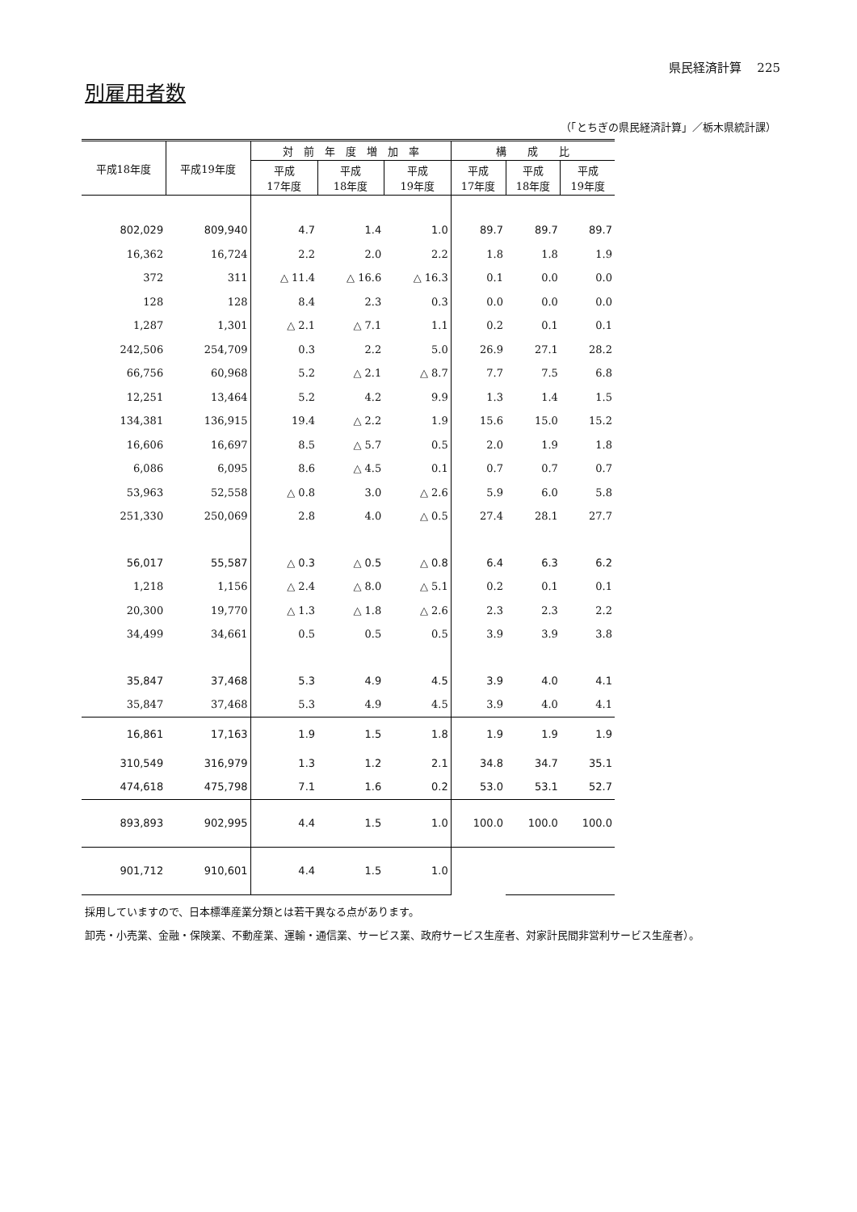県民経済計算　 225
別雇用者数
（「とちぎの県民経済計算」／栃木県統計課）
| 平成18年度 | 平成19年度 | 対 前 年 度 増 加 率 | | | 構 成 比 | | |
| --- | --- | --- | --- | --- | --- | --- | --- |
| | | 平成 17年度 | 平成 18年度 | 平成 19年度 | 平成 17年度 | 平成 18年度 | 平成 19年度 |
| 802,029 | 809,940 | 4.7 | 1.4 | 1.0 | 89.7 | 89.7 | 89.7 |
| 16,362 | 16,724 | 2.2 | 2.0 | 2.2 | 1.8 | 1.8 | 1.9 |
| 372 | 311 | △ 11.4 | △ 16.6 | △ 16.3 | 0.1 | 0.0 | 0.0 |
| 128 | 128 | 8.4 | 2.3 | 0.3 | 0.0 | 0.0 | 0.0 |
| 1,287 | 1,301 | △ 2.1 | △ 7.1 | 1.1 | 0.2 | 0.1 | 0.1 |
| 242,506 | 254,709 | 0.3 | 2.2 | 5.0 | 26.9 | 27.1 | 28.2 |
| 66,756 | 60,968 | 5.2 | △ 2.1 | △ 8.7 | 7.7 | 7.5 | 6.8 |
| 12,251 | 13,464 | 5.2 | 4.2 | 9.9 | 1.3 | 1.4 | 1.5 |
| 134,381 | 136,915 | 19.4 | △ 2.2 | 1.9 | 15.6 | 15.0 | 15.2 |
| 16,606 | 16,697 | 8.5 | △ 5.7 | 0.5 | 2.0 | 1.9 | 1.8 |
| 6,086 | 6,095 | 8.6 | △ 4.5 | 0.1 | 0.7 | 0.7 | 0.7 |
| 53,963 | 52,558 | △ 0.8 | 3.0 | △ 2.6 | 5.9 | 6.0 | 5.8 |
| 251,330 | 250,069 | 2.8 | 4.0 | △ 0.5 | 27.4 | 28.1 | 27.7 |
| 56,017 | 55,587 | △ 0.3 | △ 0.5 | △ 0.8 | 6.4 | 6.3 | 6.2 |
| 1,218 | 1,156 | △ 2.4 | △ 8.0 | △ 5.1 | 0.2 | 0.1 | 0.1 |
| 20,300 | 19,770 | △ 1.3 | △ 1.8 | △ 2.6 | 2.3 | 2.3 | 2.2 |
| 34,499 | 34,661 | 0.5 | 0.5 | 0.5 | 3.9 | 3.9 | 3.8 |
| 35,847 | 37,468 | 5.3 | 4.9 | 4.5 | 3.9 | 4.0 | 4.1 |
| 35,847 | 37,468 | 5.3 | 4.9 | 4.5 | 3.9 | 4.0 | 4.1 |
| 16,861 | 17,163 | 1.9 | 1.5 | 1.8 | 1.9 | 1.9 | 1.9 |
| 310,549 | 316,979 | 1.3 | 1.2 | 2.1 | 34.8 | 34.7 | 35.1 |
| 474,618 | 475,798 | 7.1 | 1.6 | 0.2 | 53.0 | 53.1 | 52.7 |
| 893,893 | 902,995 | 4.4 | 1.5 | 1.0 | 100.0 | 100.0 | 100.0 |
| 901,712 | 910,601 | 4.4 | 1.5 | 1.0 | | | |
採用していますので、日本標準産業分類とは若干異なる点があります。
卸売・小売業、金融・保険業、不動産業、運輸・通信業、サービス業、政府サービス生産者、対家計民間非営利サービス生産者）。